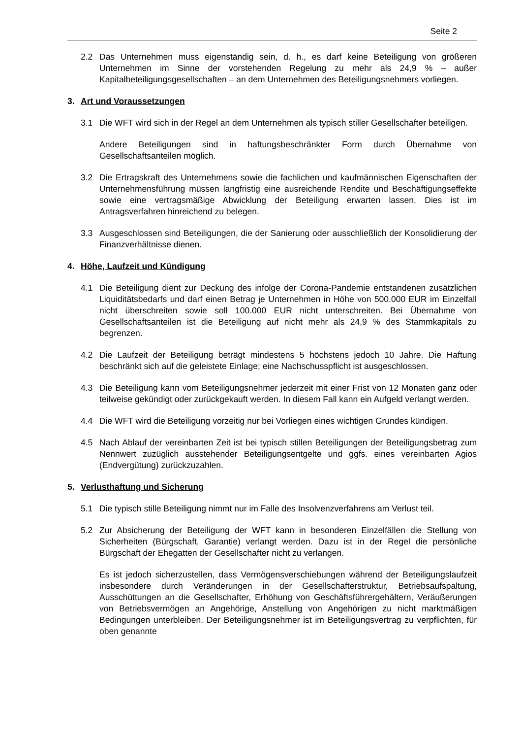Seite 2
2.2 Das Unternehmen muss eigenständig sein, d. h., es darf keine Beteiligung von größeren Unternehmen im Sinne der vorstehenden Regelung zu mehr als 24,9 % – außer Kapitalbeteiligungsgesellschaften – an dem Unternehmen des Beteiligungsnehmers vorliegen.
3. Art und Voraussetzungen
3.1 Die WFT wird sich in der Regel an dem Unternehmen als typisch stiller Gesellschafter beteiligen.
Andere Beteiligungen sind in haftungsbeschränkter Form durch Übernahme von Gesellschaftsanteilen möglich.
3.2 Die Ertragskraft des Unternehmens sowie die fachlichen und kaufmännischen Eigenschaften der Unternehmensführung müssen langfristig eine ausreichende Rendite und Beschäftigungseffekte sowie eine vertragsmäßige Abwicklung der Beteiligung erwarten lassen. Dies ist im Antragsverfahren hinreichend zu belegen.
3.3 Ausgeschlossen sind Beteiligungen, die der Sanierung oder ausschließlich der Konsolidierung der Finanzverhältnisse dienen.
4. Höhe, Laufzeit und Kündigung
4.1 Die Beteiligung dient zur Deckung des infolge der Corona-Pandemie entstandenen zusätzlichen Liquiditätsbedarfs und darf einen Betrag je Unternehmen in Höhe von 500.000 EUR im Einzelfall nicht überschreiten sowie soll 100.000 EUR nicht unterschreiten. Bei Übernahme von Gesellschaftsanteilen ist die Beteiligung auf nicht mehr als 24,9 % des Stammkapitals zu begrenzen.
4.2 Die Laufzeit der Beteiligung beträgt mindestens 5 höchstens jedoch 10 Jahre. Die Haftung beschränkt sich auf die geleistete Einlage; eine Nachschusspflicht ist ausgeschlossen.
4.3 Die Beteiligung kann vom Beteiligungsnehmer jederzeit mit einer Frist von 12 Monaten ganz oder teilweise gekündigt oder zurückgekauft werden. In diesem Fall kann ein Aufgeld verlangt werden.
4.4 Die WFT wird die Beteiligung vorzeitig nur bei Vorliegen eines wichtigen Grundes kündigen.
4.5 Nach Ablauf der vereinbarten Zeit ist bei typisch stillen Beteiligungen der Beteiligungsbetrag zum Nennwert zuzüglich ausstehender Beteiligungsentgelte und ggfs. eines vereinbarten Agios (Endvergütung) zurückzuzahlen.
5. Verlusthaftung und Sicherung
5.1 Die typisch stille Beteiligung nimmt nur im Falle des Insolvenzverfahrens am Verlust teil.
5.2 Zur Absicherung der Beteiligung der WFT kann in besonderen Einzelfällen die Stellung von Sicherheiten (Bürgschaft, Garantie) verlangt werden. Dazu ist in der Regel die persönliche Bürgschaft der Ehegatten der Gesellschafter nicht zu verlangen.
Es ist jedoch sicherzustellen, dass Vermögensverschiebungen während der Beteiligungslaufzeit insbesondere durch Veränderungen in der Gesellschafterstruktur, Betriebsaufspaltung, Ausschüttungen an die Gesellschafter, Erhöhung von Geschäftsführergehältern, Veräußerungen von Betriebsvermögen an Angehörige, Anstellung von Angehörigen zu nicht marktmäßigen Bedingungen unterbleiben. Der Beteiligungsnehmer ist im Beteiligungsvertrag zu verpflichten, für oben genannte